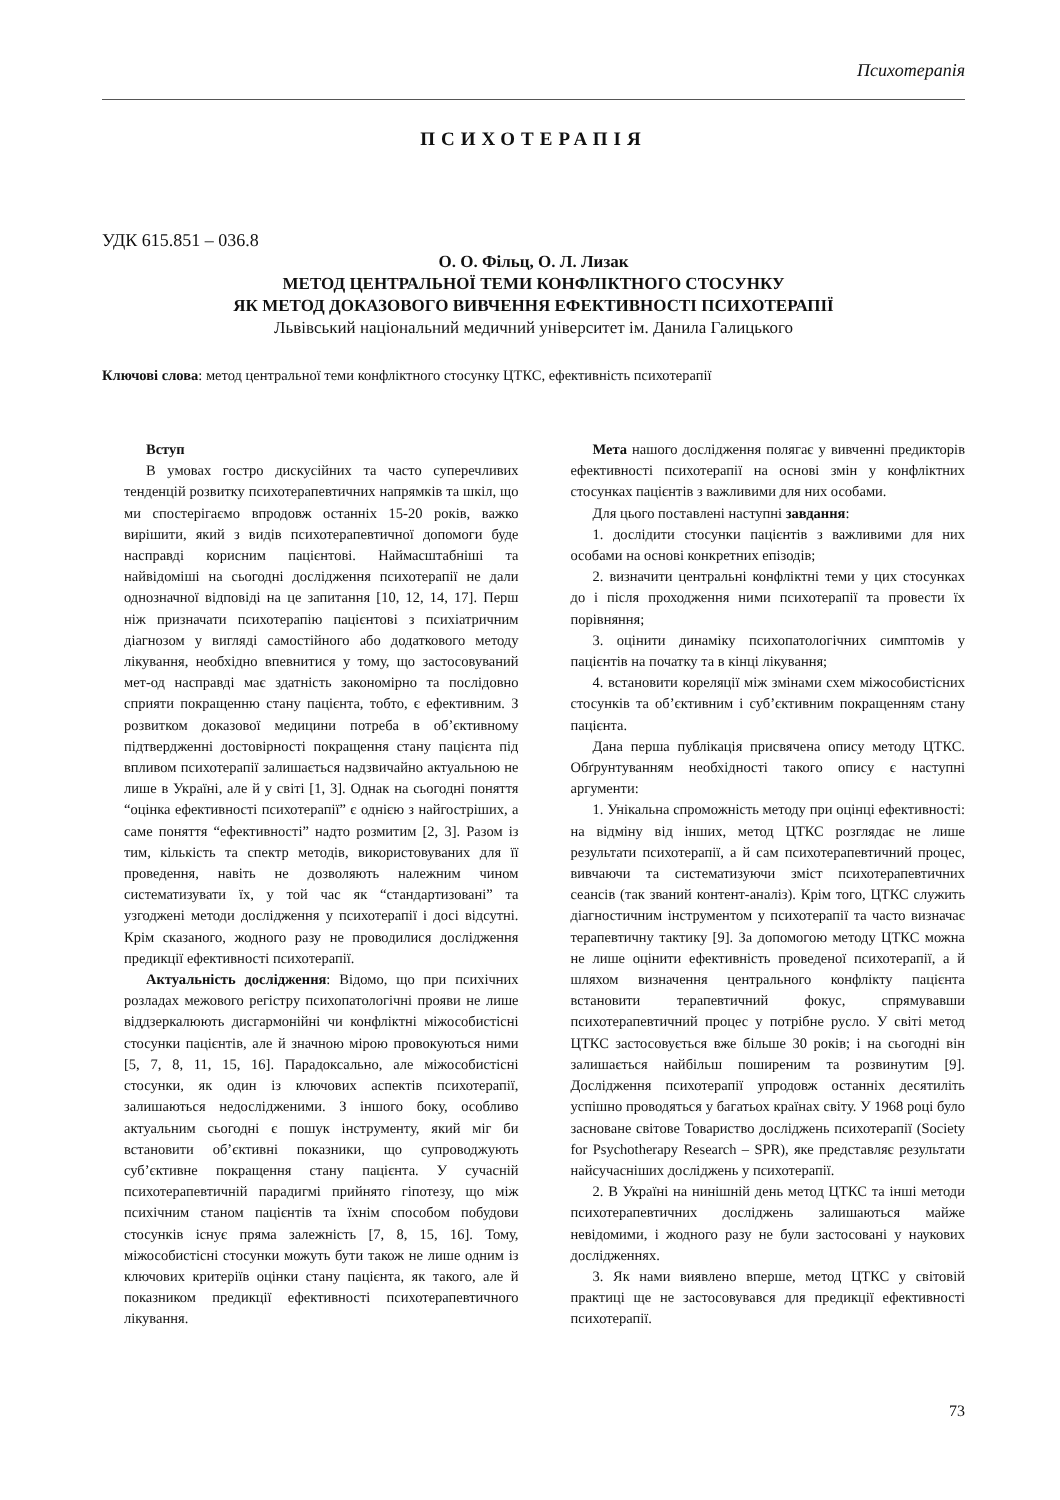Психотерапія
ПСИХОТЕРАПІЯ
УДК 615.851 – 036.8
О. О. Фільц, О. Л. Лизак
МЕТОД ЦЕНТРАЛЬНОЇ ТЕМИ КОНФЛІКТНОГО СТОСУНКУ
ЯК МЕТОД ДОКАЗОВОГО ВИВЧЕННЯ ЕФЕКТИВНОСТІ ПСИХОТЕРАПІЇ
Львівський національний медичний університет ім. Данила Галицького
Ключові слова: метод центральної теми конфліктного стосунку ЦТКС, ефективність психотерапії
Вступ
В умовах гостро дискусійних та часто суперечливих тенденцій розвитку психотерапевтичних напрямків та шкіл, що ми спостерігаємо впродовж останніх 15-20 років, важко вирішити, який з видів психотерапевтичної допомоги буде насправді корисним пацієнтові. Наймасштабніші та найвідоміші на сьогодні дослідження психотерапії не дали однозначної відповіді на це запитання [10, 12, 14, 17]. Перш ніж призначати психотерапію пацієнтові з психіатричним діагнозом у вигляді самостійного або додаткового методу лікування, необхідно впевнитися у тому, що застосовуваний мет-од насправді має здатність закономірно та послідовно сприяти покращенню стану пацієнта, тобто, є ефективним. З розвитком доказової медицини потреба в об’єктивному підтвердженні достовірності покращення стану пацієнта під впливом психотерапії залишається надзвичайно актуальною не лише в Україні, але й у світі [1, 3]. Однак на сьогодні поняття “оцінка ефективності психотерапії” є однією з найгостріших, а саме поняття “ефективності” надто розмитим [2, 3]. Разом із тим, кількість та спектр методів, використовуваних для її проведення, навіть не дозволяють належним чином систематизувати їх, у той час як “стандартизовані” та узгоджені методи дослідження у психотерапії і досі відсутні. Крім сказаного, жодного разу не проводилися дослідження предикції ефективності психотерапії.
Актуальність дослідження: Відомо, що при психічних розладах межового регістру психопатологічні прояви не лише віддзеркалюють дисгармонійні чи конфліктні міжособистісні стосунки пацієнтів, але й значною мірою провокуються ними [5, 7, 8, 11, 15, 16]. Парадоксально, але міжособистісні стосунки, як один із ключових аспектів психотерапії, залишаються недослідженими. З іншого боку, особливо актуальним сьогодні є пошук інструменту, який міг би встановити об’єктивні показники, що супроводжують суб’єктивне покращення стану пацієнта. У сучасній психотерапевтичній парадигмі прийнято гіпотезу, що між психічним станом пацієнтів та їхнім способом побудови стосунків існує пряма залежність [7, 8, 15, 16]. Тому, міжособистісні стосунки можуть бути також не лише одним із ключових критеріїв оцінки стану пацієнта, як такого, але й показником предикції ефективності психотерапевтичного лікування.
Мета нашого дослідження полягає у вивченні предикторів ефективності психотерапії на основі змін у конфліктних стосунках пацієнтів з важливими для них особами.
Для цього поставлені наступні завдання:
1. дослідити стосунки пацієнтів з важливими для них особами на основі конкретних епізодів;
2. визначити центральні конфліктні теми у цих стосунках до і після проходження ними психотерапії та провести їх порівняння;
3. оцінити динаміку психопатологічних симптомів у пацієнтів на початку та в кінці лікування;
4. встановити кореляції між змінами схем міжособистісних стосунків та об’єктивним і суб’єктивним покращенням стану пацієнта.
Дана перша публікація присвячена опису методу ЦТКС. Обґрунтуванням необхідності такого опису є наступні аргументи:
1. Унікальна спроможність методу при оцінці ефективності: на відміну від інших, метод ЦТКС розглядає не лише результати психотерапії, а й сам психотерапевтичний процес, вивчаючи та систематизуючи зміст психотерапевтичних сеансів (так званий контент-аналіз). Крім того, ЦТКС служить діагностичним інструментом у психотерапії та часто визначає терапевтичну тактику [9]. За допомогою методу ЦТКС можна не лише оцінити ефективність проведеної психотерапії, а й шляхом визначення центрального конфлікту пацієнта встановити терапевтичний фокус, спрямувавши психотерапевтичний процес у потрібне русло. У світі метод ЦТКС застосовується вже більше 30 років; і на сьогодні він залишається найбільш поширеним та розвинутим [9]. Дослідження психотерапії упродовж останніх десятиліть успішно проводяться у багатьох країнах світу. У 1968 році було засноване світове Товариство досліджень психотерапії (Society for Psychotherapy Research – SPR), яке представляє результати найсучасніших досліджень у психотерапії.
2. В Україні на нинішній день метод ЦТКС та інші методи психотерапевтичних досліджень залишаються майже невідомими, і жодного разу не були застосовані у наукових дослідженнях.
3. Як нами виявлено вперше, метод ЦТКС у світовій практиці ще не застосовувався для предикції ефективності психотерапії.
73